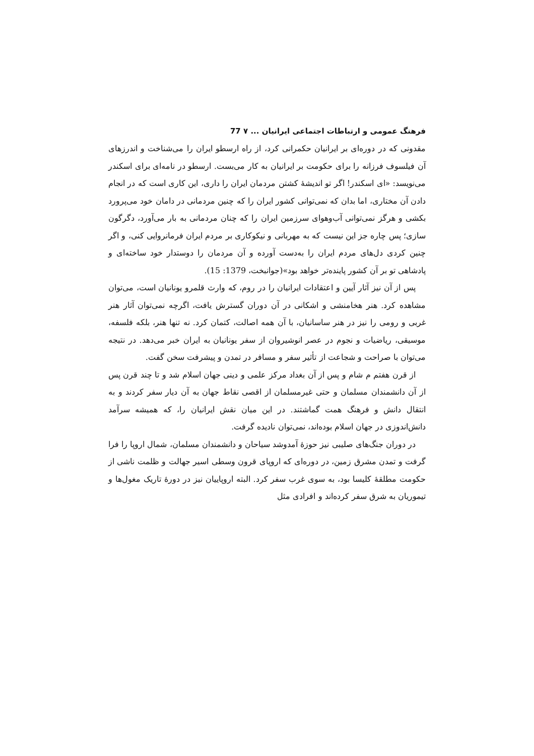فرهنگ عمومی و ارتباطات اجتماعی ایرانیان ... ۷ 77
مقدونی که در دوره‌ای بر ایرانیان حکمرانی کرد، از راه ارسطو ایران را می‌شناخت و اندرزهای آن فیلسوف فرزانه را برای حکومت بر ایرانیان به کار می‌بست. ارسطو در نامه‌ای برای اسکندر می‌نویسد: «ای اسکندر! اگر تو اندیشهٔ کشتن مردمان ایران را داری، این کاری است که در انجام دادن آن مختاری، اما بدان که نمی‌توانی کشور ایران را که چنین مردمانی در دامان خود می‌پرورد بکشی و هرگز نمی‌توانی آب‌وهوای سرزمین ایران را که چنان مردمانی به بار می‌آورد، دگرگون سازی؛ پس چاره جز این نیست که به مهربانی و نیکوکاری بر مردم ایران فرمانروایی کنی، و اگر چنین کردی دل‌های مردم ایران را به‌دست آورده و آن مردمان را دوستدار خود ساخته‌ای و پادشاهی تو بر آن کشور پاینده‌تر خواهد بود»(جوانبخت، 1379: 15).
پس از آن نیز آثار آیین و اعتقادات ایرانیان را در روم، که وارث قلمرو یونانیان است، می‌توان مشاهده کرد. هنر هخامنشی و اشکانی در آن دوران گسترش یافت، اگرچه نمی‌توان آثار هنر غربی و رومی را نیز در هنر ساسانیان، با آن همه اصالت، کتمان کرد. نه تنها هنر، بلکه فلسفه، موسیقی، ریاضیات و نجوم در عصر انوشیروان از سفر یونانیان به ایران خبر می‌دهد. در نتیجه می‌توان با صراحت و شجاعت از تأثیر سفر و مسافر در تمدن و پیشرفت سخن گفت.
از قرن هفتم م شام و پس از آن بغداد مرکز علمی و دینی جهان اسلام شد و تا چند قرن پس از آن دانشمندان مسلمان و حتی غیرمسلمان از اقصی نقاط جهان به آن دیار سفر کردند و به انتقال دانش و فرهنگ همت گماشتند. در این میان نقش ایرانیان را، که همیشه سرآمد دانش‌اندوزی در جهان اسلام بوده‌اند، نمی‌توان نادیده گرفت.
در دوران جنگ‌های صلیبی نیز حوزهٔ آمدوشد سیاحان و دانشمندان مسلمان، شمال اروپا را فرا گرفت و تمدن مشرق زمین، در دوره‌ای که اروپای قرون وسطی اسیر جهالت و ظلمت ناشی از حکومت مطلقهٔ کلیسا بود، به سوی غرب سفر کرد. البته اروپاییان نیز در دورهٔ تاریک مغول‌ها و تیموریان به شرق سفر کرده‌اند و افرادی مثل